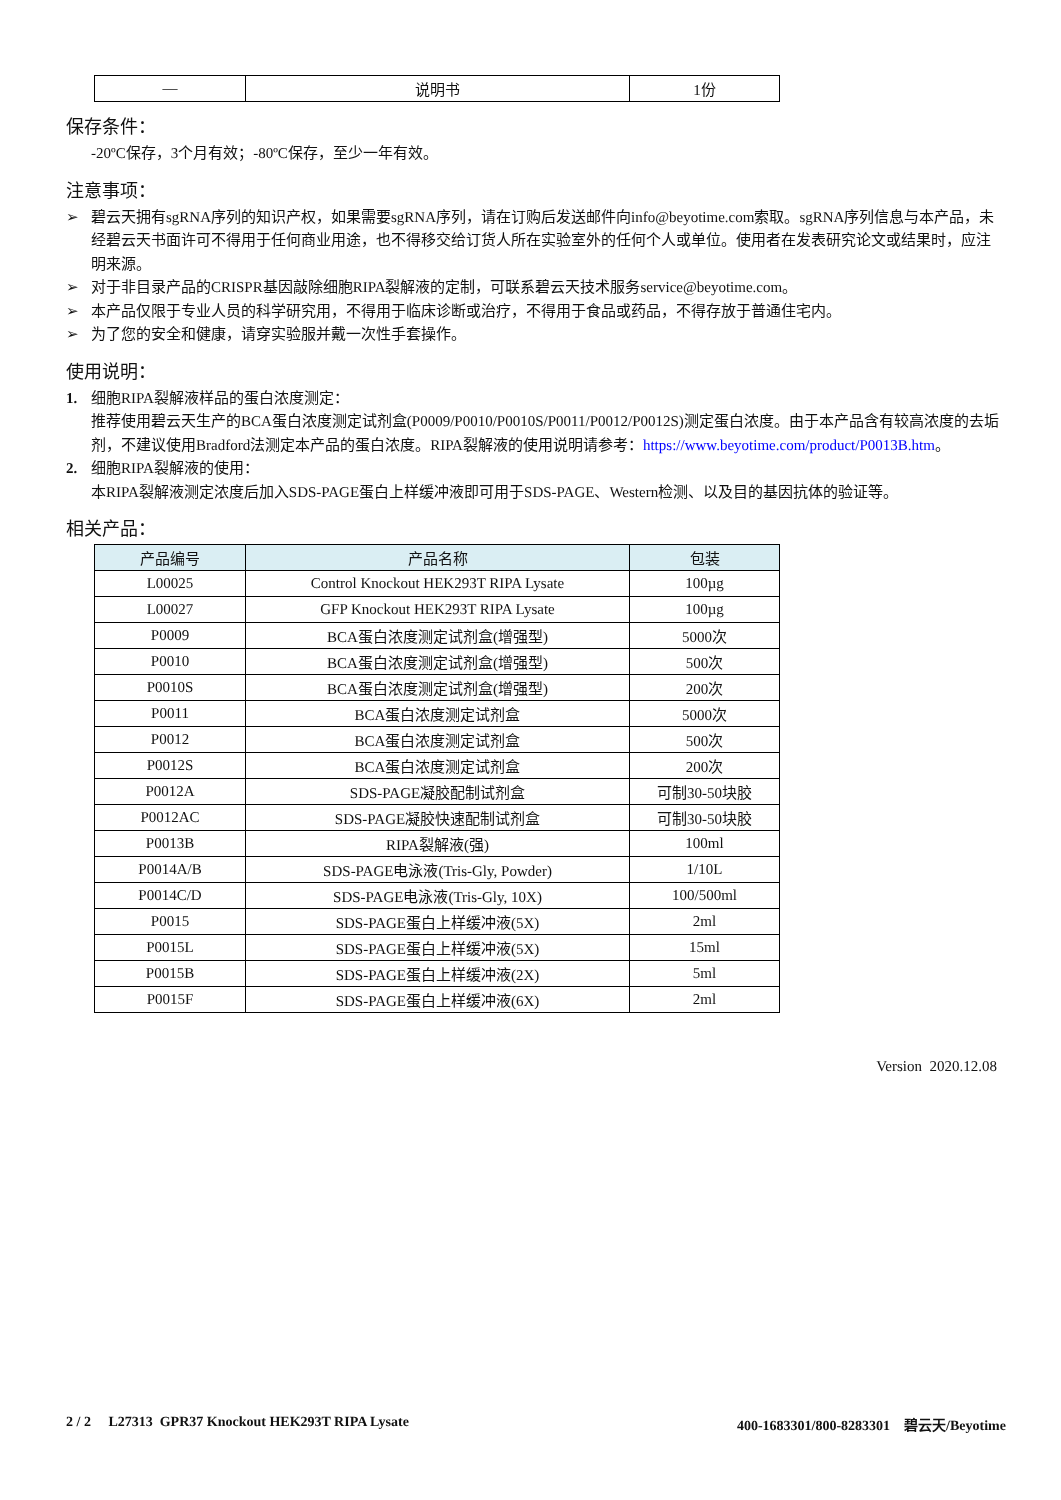| — | 说明书 | 1份 |
保存条件：
-20ºC保存，3个月有效；-80ºC保存，至少一年有效。
注意事项：
➢ 碧云天拥有sgRNA序列的知识产权，如果需要sgRNA序列，请在订购后发送邮件向info@beyotime.com索取。sgRNA序列信息与本产品，未经碧云天书面许可不得用于任何商业用途，也不得移交给订货人所在实验室外的任何个人或单位。使用者在发表研究论文或结果时，应注明来源。
➢ 对于非目录产品的CRISPR基因敲除细胞RIPA裂解液的定制，可联系碧云天技术服务service@beyotime.com。
➢ 本产品仅限于专业人员的科学研究用，不得用于临床诊断或治疗，不得用于食品或药品，不得存放于普通住宅内。
➢ 为了您的安全和健康，请穿实验服并戴一次性手套操作。
使用说明：
1. 细胞RIPA裂解液样品的蛋白浓度测定：
推荐使用碧云天生产的BCA蛋白浓度测定试剂盒(P0009/P0010/P0010S/P0011/P0012/P0012S)测定蛋白浓度。由于本产品含有较高浓度的去垢剂，不建议使用Bradford法测定本产品的蛋白浓度。RIPA裂解液的使用说明请参考：https://www.beyotime.com/product/P0013B.htm。
2. 细胞RIPA裂解液的使用：
本RIPA裂解液测定浓度后加入SDS-PAGE蛋白上样缓冲液即可用于SDS-PAGE、Western检测、以及目的基因抗体的验证等。
相关产品：
| 产品编号 | 产品名称 | 包装 |
| --- | --- | --- |
| L00025 | Control Knockout HEK293T RIPA Lysate | 100µg |
| L00027 | GFP Knockout HEK293T RIPA Lysate | 100µg |
| P0009 | BCA蛋白浓度测定试剂盒(增强型) | 5000次 |
| P0010 | BCA蛋白浓度测定试剂盒(增强型) | 500次 |
| P0010S | BCA蛋白浓度测定试剂盒(增强型) | 200次 |
| P0011 | BCA蛋白浓度测定试剂盒 | 5000次 |
| P0012 | BCA蛋白浓度测定试剂盒 | 500次 |
| P0012S | BCA蛋白浓度测定试剂盒 | 200次 |
| P0012A | SDS-PAGE凝胶配制试剂盒 | 可制30-50块胶 |
| P0012AC | SDS-PAGE凝胶快速配制试剂盒 | 可制30-50块胶 |
| P0013B | RIPA裂解液(强) | 100ml |
| P0014A/B | SDS-PAGE电泳液(Tris-Gly, Powder) | 1/10L |
| P0014C/D | SDS-PAGE电泳液(Tris-Gly, 10X) | 100/500ml |
| P0015 | SDS-PAGE蛋白上样缓冲液(5X) | 2ml |
| P0015L | SDS-PAGE蛋白上样缓冲液(5X) | 15ml |
| P0015B | SDS-PAGE蛋白上样缓冲液(2X) | 5ml |
| P0015F | SDS-PAGE蛋白上样缓冲液(6X) | 2ml |
Version 2020.12.08
2 / 2 L27313 GPR37 Knockout HEK293T RIPA Lysate 400-1683301/800-8283301 碧云天/Beyotime